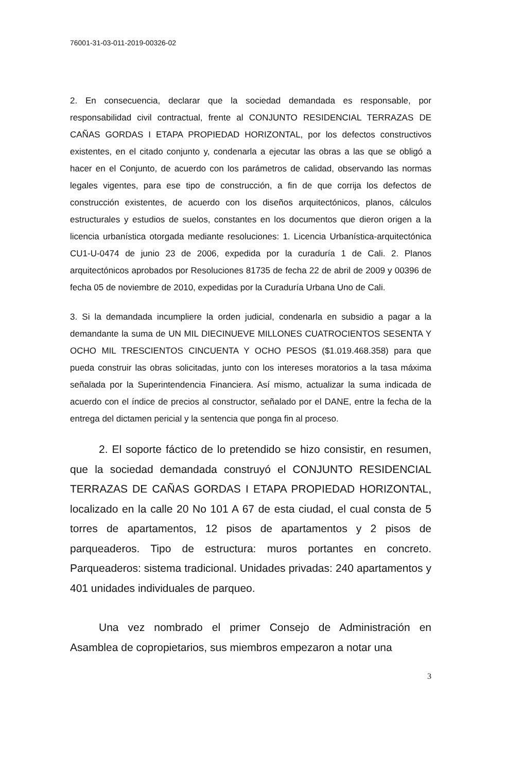76001-31-03-011-2019-00326-02
2. En consecuencia, declarar que la sociedad demandada es responsable, por responsabilidad civil contractual, frente al CONJUNTO RESIDENCIAL TERRAZAS DE CAÑAS GORDAS I ETAPA PROPIEDAD HORIZONTAL, por los defectos constructivos existentes, en el citado conjunto y, condenarla a ejecutar las obras a las que se obligó a hacer en el Conjunto, de acuerdo con los parámetros de calidad, observando las normas legales vigentes, para ese tipo de construcción, a fin de que corrija los defectos de construcción existentes, de acuerdo con los diseños arquitectónicos, planos, cálculos estructurales y estudios de suelos, constantes en los documentos que dieron origen a la licencia urbanística otorgada mediante resoluciones: 1. Licencia Urbanística-arquitectónica CU1-U-0474 de junio 23 de 2006, expedida por la curaduría 1 de Cali. 2. Planos arquitectónicos aprobados por Resoluciones 81735 de fecha 22 de abril de 2009 y 00396 de fecha 05 de noviembre de 2010, expedidas por la Curaduría Urbana Uno de Cali.
3. Si la demandada incumpliere la orden judicial, condenarla en subsidio a pagar a la demandante la suma de UN MIL DIECINUEVE MILLONES CUATROCIENTOS SESENTA Y OCHO MIL TRESCIENTOS CINCUENTA Y OCHO PESOS ($1.019.468.358) para que pueda construir las obras solicitadas, junto con los intereses moratorios a la tasa máxima señalada por la Superintendencia Financiera. Así mismo, actualizar la suma indicada de acuerdo con el índice de precios al constructor, señalado por el DANE, entre la fecha de la entrega del dictamen pericial y la sentencia que ponga fin al proceso.
2. El soporte fáctico de lo pretendido se hizo consistir, en resumen, que la sociedad demandada construyó el CONJUNTO RESIDENCIAL TERRAZAS DE CAÑAS GORDAS I ETAPA PROPIEDAD HORIZONTAL, localizado en la calle 20 No 101 A 67 de esta ciudad, el cual consta de 5 torres de apartamentos, 12 pisos de apartamentos y 2 pisos de parqueaderos. Tipo de estructura: muros portantes en concreto. Parqueaderos: sistema tradicional. Unidades privadas: 240 apartamentos y 401 unidades individuales de parqueo.
Una vez nombrado el primer Consejo de Administración en Asamblea de copropietarios, sus miembros empezaron a notar una
3